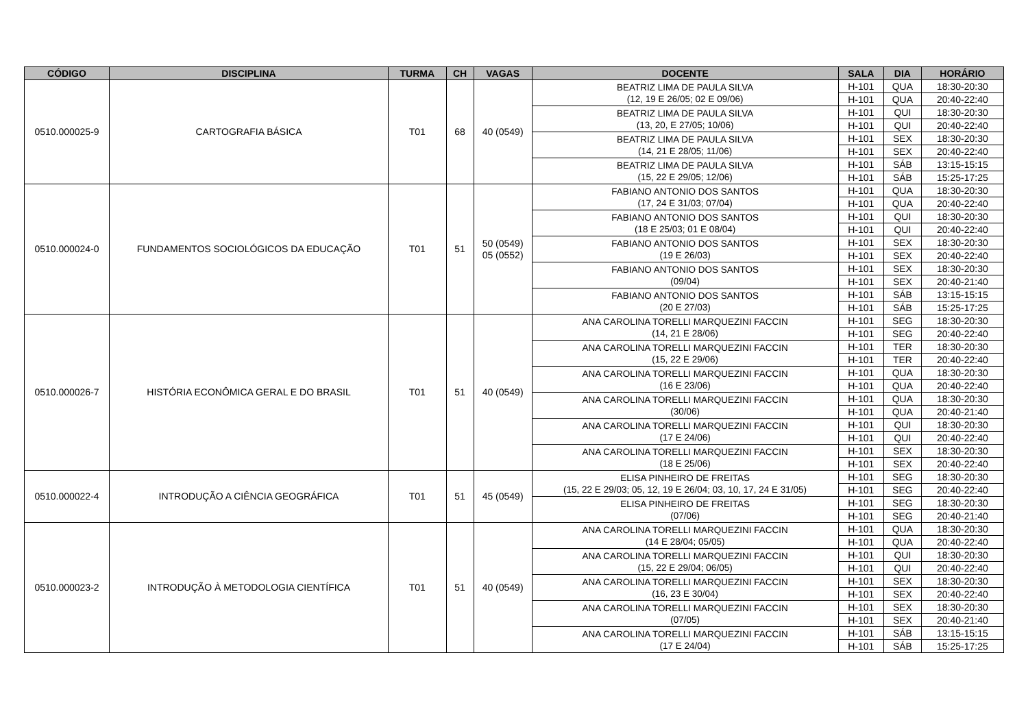| CÓDIGO | DISCIPLINA | TURMA | CH | VAGAS | DOCENTE | SALA | DIA | HORÁRIO |
| --- | --- | --- | --- | --- | --- | --- | --- | --- |
| 0510.000025-9 | CARTOGRAFIA BÁSICA | T01 | 68 | 40 (0549) | BEATRIZ LIMA DE PAULA SILVA (12, 19 E 26/05; 02 E 09/06) | H-101 | QUA | 18:30-20:30 |
| | | | | | | H-101 | QUA | 20:40-22:40 |
| | | | | | BEATRIZ LIMA DE PAULA SILVA (13, 20, E 27/05; 10/06) | H-101 | QUI | 18:30-20:30 |
| | | | | | | H-101 | QUI | 20:40-22:40 |
| | | | | | BEATRIZ LIMA DE PAULA SILVA (14, 21 E 28/05; 11/06) | H-101 | SEX | 18:30-20:30 |
| | | | | | | H-101 | SEX | 20:40-22:40 |
| | | | | | BEATRIZ LIMA DE PAULA SILVA (15, 22 E 29/05; 12/06) | H-101 | SÁB | 13:15-15:15 |
| | | | | | | H-101 | SÁB | 15:25-17:25 |
| 0510.000024-0 | FUNDAMENTOS SOCIOLÓGICOS DA EDUCAÇÃO | T01 | 51 | 50 (0549) 05 (0552) | FABIANO ANTONIO DOS SANTOS (17, 24 E 31/03; 07/04) | H-101 | QUA | 18:30-20:30 |
| | | | | | | H-101 | QUA | 20:40-22:40 |
| | | | | | FABIANO ANTONIO DOS SANTOS (18 E 25/03; 01 E 08/04) | H-101 | QUI | 18:30-20:30 |
| | | | | | | H-101 | QUI | 20:40-22:40 |
| | | | | | FABIANO ANTONIO DOS SANTOS (19 E 26/03) | H-101 | SEX | 18:30-20:30 |
| | | | | | | H-101 | SEX | 20:40-22:40 |
| | | | | | FABIANO ANTONIO DOS SANTOS (09/04) | H-101 | SEX | 18:30-20:30 |
| | | | | | | H-101 | SEX | 20:40-21:40 |
| | | | | | FABIANO ANTONIO DOS SANTOS (20 E 27/03) | H-101 | SÁB | 13:15-15:15 |
| | | | | | | H-101 | SÁB | 15:25-17:25 |
| 0510.000026-7 | HISTÓRIA ECONÔMICA GERAL E DO BRASIL | T01 | 51 | 40 (0549) | ANA CAROLINA TORELLI MARQUEZINI FACCIN (14, 21 E 28/06) | H-101 | SEG | 18:30-20:30 |
| | | | | | | H-101 | SEG | 20:40-22:40 |
| | | | | | ANA CAROLINA TORELLI MARQUEZINI FACCIN (15, 22 E 29/06) | H-101 | TER | 18:30-20:30 |
| | | | | | | H-101 | TER | 20:40-22:40 |
| | | | | | ANA CAROLINA TORELLI MARQUEZINI FACCIN (16 E 23/06) | H-101 | QUA | 18:30-20:30 |
| | | | | | | H-101 | QUA | 20:40-22:40 |
| | | | | | ANA CAROLINA TORELLI MARQUEZINI FACCIN (30/06) | H-101 | QUA | 18:30-20:30 |
| | | | | | | H-101 | QUA | 20:40-21:40 |
| | | | | | ANA CAROLINA TORELLI MARQUEZINI FACCIN (17 E 24/06) | H-101 | QUI | 18:30-20:30 |
| | | | | | | H-101 | QUI | 20:40-22:40 |
| | | | | | ANA CAROLINA TORELLI MARQUEZINI FACCIN (18 E 25/06) | H-101 | SEX | 18:30-20:30 |
| | | | | | | H-101 | SEX | 20:40-22:40 |
| 0510.000022-4 | INTRODUÇÃO A CIÊNCIA GEOGRÁFICA | T01 | 51 | 45 (0549) | ELISA PINHEIRO DE FREITAS (15, 22 E 29/03; 05, 12, 19 E 26/04; 03, 10, 17, 24 E 31/05) | H-101 | SEG | 18:30-20:30 |
| | | | | | | H-101 | SEG | 20:40-22:40 |
| | | | | | ELISA PINHEIRO DE FREITAS (07/06) | H-101 | SEG | 18:30-20:30 |
| | | | | | | H-101 | SEG | 20:40-21:40 |
| 0510.000023-2 | INTRODUÇÃO À METODOLOGIA CIENTÍFICA | T01 | 51 | 40 (0549) | ANA CAROLINA TORELLI MARQUEZINI FACCIN (14 E 28/04; 05/05) | H-101 | QUA | 18:30-20:30 |
| | | | | | | H-101 | QUA | 20:40-22:40 |
| | | | | | ANA CAROLINA TORELLI MARQUEZINI FACCIN (15, 22 E 29/04; 06/05) | H-101 | QUI | 18:30-20:30 |
| | | | | | | H-101 | QUI | 20:40-22:40 |
| | | | | | ANA CAROLINA TORELLI MARQUEZINI FACCIN (16, 23 E 30/04) | H-101 | SEX | 18:30-20:30 |
| | | | | | | H-101 | SEX | 20:40-22:40 |
| | | | | | ANA CAROLINA TORELLI MARQUEZINI FACCIN (07/05) | H-101 | SEX | 18:30-20:30 |
| | | | | | | H-101 | SEX | 20:40-21:40 |
| | | | | | ANA CAROLINA TORELLI MARQUEZINI FACCIN (17 E 24/04) | H-101 | SÁB | 13:15-15:15 |
| | | | | | | H-101 | SÁB | 15:25-17:25 |